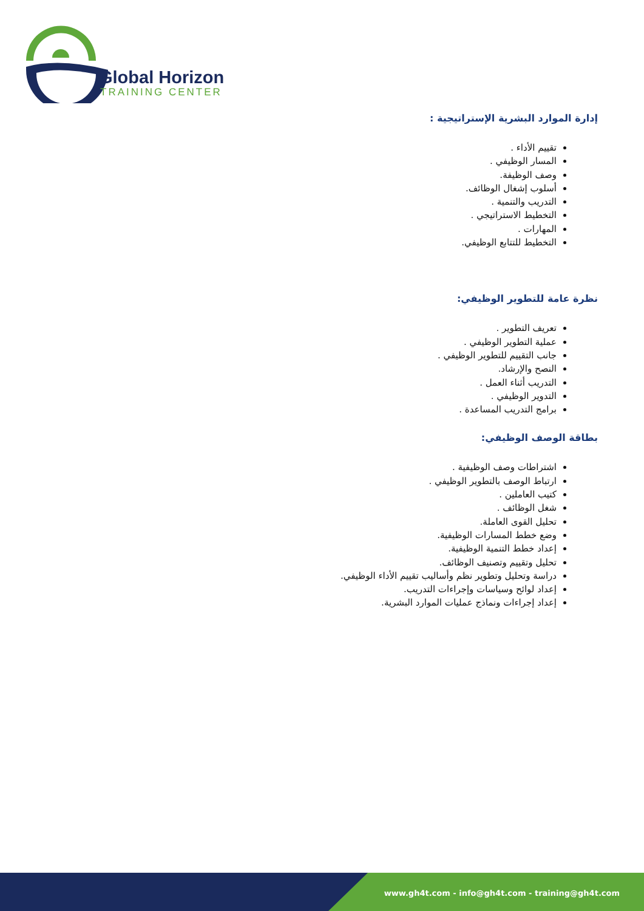Global Horizon
TRAINING CENTER
إدارة الموارد البشرية الإستراتيجية :
تقييم الأداء .
المسار الوظيفي .
وصف الوظيفة.
أسلوب إشغال الوظائف.
التدريب والتنمية .
التخطيط الاستراتيجي .
المهارات .
التخطيط للتتابع الوظيفي.
نظرة عامة للتطوير الوظيفي:
تعريف التطوير .
عملية التطوير الوظيفي .
جانب التقييم للتطوير الوظيفي .
النصح والإرشاد.
التدريب أثناء العمل .
التدوير الوظيفي .
برامج التدريب المساعدة .
بطاقة الوصف الوظيفي:
اشتراطات وصف الوظيفية .
ارتباط الوصف بالتطوير الوظيفي .
كتيب العاملين .
شغل الوظائف .
تحليل القوى العاملة.
وضع خطط المسارات الوظيفية.
إعداد خطط التنمية الوظيفية.
تحليل وتقييم وتصنيف الوظائف.
دراسة وتحليل وتطوير نظم وأساليب تقييم الأداء الوظيفي.
إعداد لوائح وسياسات وإجراءات التدريب.
إعداد إجراءات ونماذج عمليات الموارد البشرية.
www.gh4t.com - info@gh4t.com - training@gh4t.com